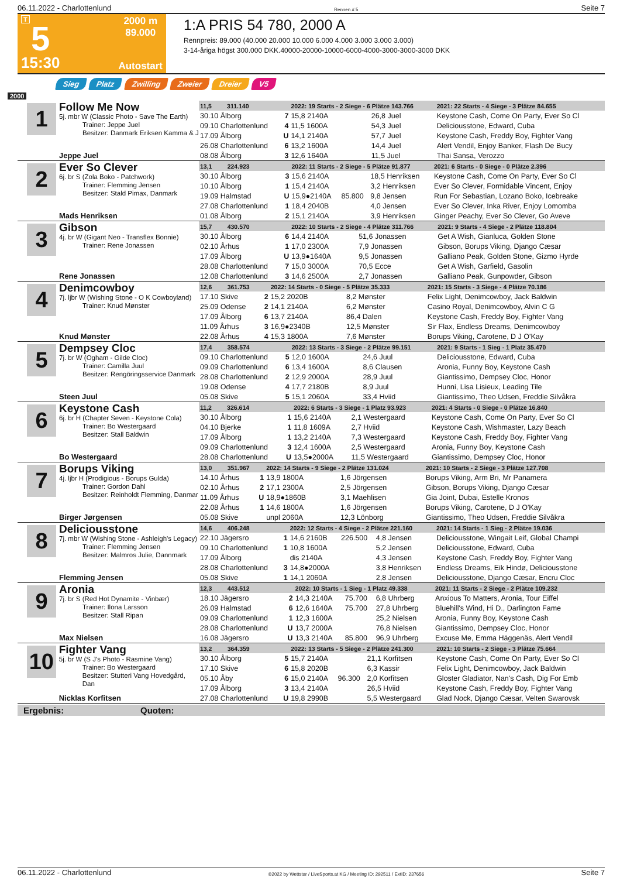06.11.2022 - Charlottenlund Rennen # 5 Seite 7
T
5
15:30
2000 m
89.000
Autostart
1:A PRIS 54 780, 2000 A
Rennpreis: 89.000 (40.000 20.000 10.000 6.000 4.000 3.000 3.000 3.000)
3-14-åriga högst 300.000 DKK.40000-20000-10000-6000-4000-3000-3000-3000 DKK
Sieg Platz Zwilling Zweier Dreier V5
2000
1
Follow Me Now
5j. mbr W (Classic Photo - Save The Earth)
Trainer: Jeppe Juel
Besitzer: Danmark Eriksen Kamma & J
Jeppe Juel
| 11,5 311.140 | | 2022: 19 Starts - 2 Siege - 6 Plätze 143.766 | | | | 2021: 22 Starts - 4 Siege - 3 Plätze 84.655 |
| --- | --- | --- | --- | --- | --- | --- |
| 30.10 Ålborg | 7 | 15,8 2140A | | 26,8 Juel | | Keystone Cash, Come On Party, Ever So Cl |
| 09.10 Charlottenlund | 4 | 11,5 1600A | | 54,3 Juel | | Deliciousstone, Edward, Cuba |
| 17.09 Ålborg | U | 14,1 2140A | | 57,7 Juel | | Keystone Cash, Freddy Boy, Fighter Vang |
| 26.08 Charlottenlund | 6 | 13,2 1600A | | 14,4 Juel | | Alert Vendil, Enjoy Banker, Flash De Bucy |
| 08.08 Ålborg | 3 | 12,6 1640A | | 11,5 Juel | | Thai Sansa, Verozzo |
2
Ever So Clever
6j. br S (Zola Boko - Patchwork)
Trainer: Flemming Jensen
Besitzer: Stald Pimax, Danmark
Mads Henriksen
| 13,1 224.923 | | 2022: 11 Starts - 2 Siege - 5 Plätze 91.877 | | | | 2021: 6 Starts - 0 Siege - 0 Plätze 2.396 |
| --- | --- | --- | --- | --- | --- | --- |
| 30.10 Ålborg | 3 | 15,6 2140A | | 18,5 Henriksen | | Keystone Cash, Come On Party, Ever So Cl |
| 10.10 Ålborg | 1 | 15,4 2140A | | 3,2 Henriksen | | Ever So Clever, Formidable Vincent, Enjoy |
| 19.09 Halmstad | U | 15,9●2140A | 85.800 | 9,8 Jensen | | Run For Sebastian, Lozano Boko, Icebreake |
| 27.08 Charlottenlund | 1 | 18,4 2040B | | 4,0 Jensen | | Ever So Clever, Inka River, Enjoy Lomomba |
| 01.08 Ålborg | 2 | 15,1 2140A | | 3,9 Henriksen | | Ginger Peachy, Ever So Clever, Go Aveve |
3
Gibson
4j. br W (Gigant Neo - Transflex Bonnie)
Trainer: Rene Jonassen
Rene Jonassen
| 15,7 430.570 | | 2022: 10 Starts - 2 Siege - 4 Plätze 311.766 | | | | 2021: 9 Starts - 4 Siege - 2 Plätze 118.804 |
| --- | --- | --- | --- | --- | --- | --- |
| 30.10 Ålborg | 6 | 14,4 2140A | | 51,6 Jonassen | | Get A Wish, Gianluca, Golden Stone |
| 02.10 Århus | 1 | 17,0 2300A | | 7,9 Jonassen | | Gibson, Borups Viking, Django Cæsar |
| 17.09 Ålborg | U | 13,9●1640A | | 9,5 Jonassen | | Galliano Peak, Golden Stone, Gizmo Hyrde |
| 28.08 Charlottenlund | 7 | 15,0 3000A | | 70,5 Ecce | | Get A Wish, Garfield, Gasolin |
| 12.08 Charlottenlund | 3 | 14,6 2500A | | 2,7 Jonassen | | Galliano Peak, Gunpowder, Gibson |
4
Denimcowboy
7j. ljbr W (Wishing Stone - O K Cowboyland)
Trainer: Knud Mønster
Knud Mønster
| 12,6 361.753 | | 2022: 14 Starts - 0 Siege - 5 Plätze 35.333 | | | | 2021: 15 Starts - 3 Siege - 4 Plätze 70.186 |
| --- | --- | --- | --- | --- | --- | --- |
| 17.10 Skive | 2 | 15,2 2020B | | 8,2 Mønster | | Felix Light, Denimcowboy, Jack Baldwin |
| 25.09 Odense | 2 | 14,1 2140A | | 6,2 Mønster | | Casino Royal, Denimcowboy, Alvin C G |
| 17.09 Ålborg | 6 | 13,7 2140A | | 86,4 Dalen | | Keystone Cash, Freddy Boy, Fighter Vang |
| 11.09 Århus | 3 | 16,9●2340B | | 12,5 Mønster | | Sir Flax, Endless Dreams, Denimcowboy |
| 22.08 Århus | 4 | 15,3 1800A | | 7,6 Mønster | | Borups Viking, Carotene, D J O'Kay |
5
Dempsey Cloc
7j. br W (Ogham - Gilde Cloc)
Trainer: Camilla Juul
Besitzer: Rengöringsservice Danmark
Steen Juul
| 17,4 358.574 | | 2022: 13 Starts - 3 Siege - 2 Plätze 99.151 | | | | 2021: 9 Starts - 1 Sieg - 1 Platz 35.470 |
| --- | --- | --- | --- | --- | --- | --- |
| 09.10 Charlottenlund | 5 | 12,0 1600A | | 24,6 Juul | | Deliciousstone, Edward, Cuba |
| 09.09 Charlottenlund | 6 | 13,4 1600A | | 8,6 Clausen | | Aronia, Funny Boy, Keystone Cash |
| 28.08 Charlottenlund | 2 | 12,9 2000A | | 28,9 Juul | | Giantissimo, Dempsey Cloc, Honor |
| 19.08 Odense | 4 | 17,7 2180B | | 8,9 Juul | | Hunni, Lisa Lisieux, Leading Tile |
| 05.08 Skive | 5 | 15,1 2060A | | 33,4 Hviid | | Giantissimo, Theo Udsen, Freddie Silvåkra |
6
Keystone Cash
6j. br H (Chapter Seven - Keystone Cola)
Trainer: Bo Westergaard
Besitzer: Stall Baldwin
Bo Westergaard
| 11,2 326.614 | | 2022: 6 Starts - 3 Siege - 1 Platz 93.923 | | | | 2021: 4 Starts - 0 Siege - 0 Plätze 16.840 |
| --- | --- | --- | --- | --- | --- | --- |
| 30.10 Ålborg | 1 | 15,6 2140A | | 2,1 Westergaard | | Keystone Cash, Come On Party, Ever So Cl |
| 04.10 Bjerke | 1 | 11,8 1609A | | 2,7 Hviid | | Keystone Cash, Wishmaster, Lazy Beach |
| 17.09 Ålborg | 1 | 13,2 2140A | | 7,3 Westergaard | | Keystone Cash, Freddy Boy, Fighter Vang |
| 09.09 Charlottenlund | 3 | 12,4 1600A | | 2,5 Westergaard | | Aronia, Funny Boy, Keystone Cash |
| 28.08 Charlottenlund | U | 13,5●2000A | | 11,5 Westergaard | | Giantissimo, Dempsey Cloc, Honor |
7
Borups Viking
4j. ljbr H (Prodigious - Borups Gulda)
Trainer: Gordon Dahl
Besitzer: Reinholdt Flemming, Danmar
Birger Jørgensen
| 13,0 351.967 | | 2022: 14 Starts - 9 Siege - 2 Plätze 131.024 | | | | 2021: 10 Starts - 2 Siege - 3 Plätze 127.708 |
| --- | --- | --- | --- | --- | --- | --- |
| 14.10 Århus | 1 | 13,9 1800A | | 1,6 Jörgensen | | Borups Viking, Arm Bri, Mr Panamera |
| 02.10 Århus | 2 | 17,1 2300A | | 2,5 Jörgensen | | Gibson, Borups Viking, Django Cæsar |
| 11.09 Århus | U | 18,9●1860B | | 3,1 Maehlisen | | Gia Joint, Dubai, Estelle Kronos |
| 22.08 Århus | 1 | 14,6 1800A | | 1,6 Jörgensen | | Borups Viking, Carotene, D J O'Kay |
| 05.08 Skive | | unpl 2060A | | 12,3 Lönborg | | Giantissimo, Theo Udsen, Freddie Silvåkra |
8
Deliciousstone
7j. mbr W (Wishing Stone - Ashleigh's Legacy)
Trainer: Flemming Jensen
Besitzer: Malmros Julie, Dannmark
Flemming Jensen
| 14,6 406.248 | | 2022: 12 Starts - 4 Siege - 2 Plätze 221.160 | | | | 2021: 14 Starts - 1 Sieg - 2 Plätze 19.036 |
| --- | --- | --- | --- | --- | --- | --- |
| 22.10 Jägersro | 1 | 14,6 2160B | 226.500 | 4,8 Jensen | | Deliciousstone, Wingait Leif, Global Champi |
| 09.10 Charlottenlund | 1 | 10,8 1600A | | 5,2 Jensen | | Deliciousstone, Edward, Cuba |
| 17.09 Ålborg | | dis 2140A | | 4,3 Jensen | | Keystone Cash, Freddy Boy, Fighter Vang |
| 28.08 Charlottenlund | 3 | 14,8●2000A | | 3,8 Henriksen | | Endless Dreams, Eik Hindø, Deliciousstone |
| 05.08 Skive | 1 | 14,1 2060A | | 2,8 Jensen | | Deliciousstone, Django Cæsar, Encru Cloc |
9
Aronia
7j. br S (Red Hot Dynamite - Vinbær)
Trainer: Ilona Larsson
Besitzer: Stall Ripan
Max Nielsen
| 12,3 443.512 | | 2022: 10 Starts - 1 Sieg - 1 Platz 49.338 | | | | 2021: 11 Starts - 2 Siege - 2 Plätze 109.232 |
| --- | --- | --- | --- | --- | --- | --- |
| 18.10 Jägersro | 2 | 14,3 2140A | 75.700 | 6,8 Uhrberg | | Anxious To Matters, Aronia, Tour Eiffel |
| 26.09 Halmstad | 6 | 12,6 1640A | 75.700 | 27,8 Uhrberg | | Bluehill's Wind, Hi D., Darlington Fame |
| 09.09 Charlottenlund | 1 | 12,3 1600A | | 25,2 Nielsen | | Aronia, Funny Boy, Keystone Cash |
| 28.08 Charlottenlund | U | 13,7 2000A | | 76,8 Nielsen | | Giantissimo, Dempsey Cloc, Honor |
| 16.08 Jägersro | U | 13,3 2140A | 85.800 | 96,9 Uhrberg | | Excuse Me, Emma Häggenäs, Alert Vendil |
10
Fighter Vang
5j. br W (S J's Photo - Rasmine Vang)
Trainer: Bo Westergaard
Besitzer: Stutteri Vang Hovedgård, Dan
Nicklas Korfitsen
| 13,2 364.359 | | 2022: 13 Starts - 5 Siege - 2 Plätze 241.300 | | | | 2021: 10 Starts - 2 Siege - 3 Plätze 75.664 |
| --- | --- | --- | --- | --- | --- | --- |
| 30.10 Ålborg | 5 | 15,7 2140A | | 21,1 Korfitsen | | Keystone Cash, Come On Party, Ever So Cl |
| 17.10 Skive | 6 | 15,8 2020B | | 6,3 Kassir | | Felix Light, Denimcowboy, Jack Baldwin |
| 05.10 Åby | 6 | 15,0 2140A | 96.300 | 2,0 Korfitsen | | Gloster Gladiator, Nan's Cash, Dig For Emb |
| 17.09 Ålborg | 3 | 13,4 2140A | | 26,5 Hviid | | Keystone Cash, Freddy Boy, Fighter Vang |
| 27.08 Charlottenlund | U | 19,8 2990B | | 5,5 Westergaard | | Glad Nock, Django Cæsar, Velten Swarovsk |
Ergebnis: Quoten:
06.11.2022 - Charlottenlund ©2022 by Wettstar / LiveSports.at KG / Meeting ID: 292511 / ExtID: 237656 Seite 7